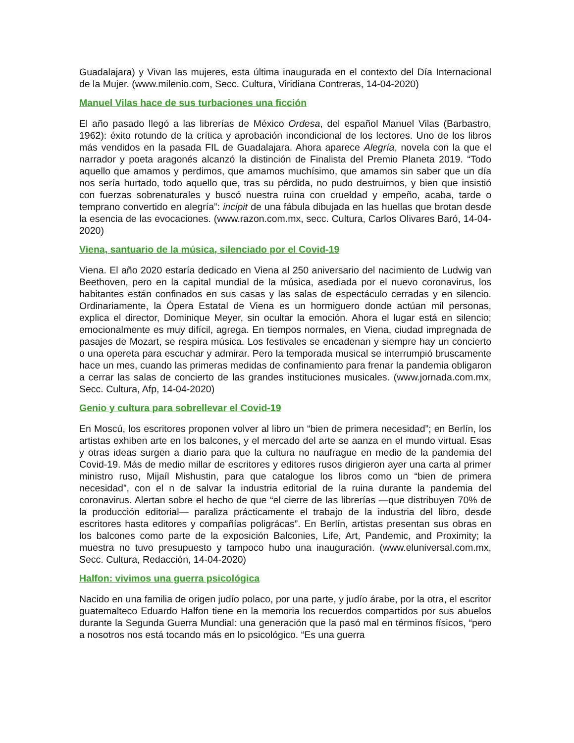Guadalajara) y Vivan las mujeres, esta última inaugurada en el contexto del Día Internacional de la Mujer. (www.milenio.com, Secc. Cultura, Viridiana Contreras, 14-04-2020)
Manuel Vilas hace de sus turbaciones una ficción
El año pasado llegó a las librerías de México Ordesa, del español Manuel Vilas (Barbastro, 1962): éxito rotundo de la crítica y aprobación incondicional de los lectores. Uno de los libros más vendidos en la pasada FIL de Guadalajara. Ahora aparece Alegría, novela con la que el narrador y poeta aragonés alcanzó la distinción de Finalista del Premio Planeta 2019. “Todo aquello que amamos y perdimos, que amamos muchísimo, que amamos sin saber que un día nos sería hurtado, todo aquello que, tras su pérdida, no pudo destruirnos, y bien que insistió con fuerzas sobrenaturales y buscó nuestra ruina con crueldad y empeño, acaba, tarde o temprano convertido en alegría”: incipit de una fábula dibujada en las huellas que brotan desde la esencia de las evocaciones. (www.razon.com.mx, secc. Cultura, Carlos Olivares Baró, 14-04-2020)
Viena, santuario de la música, silenciado por el Covid-19
Viena. El año 2020 estaría dedicado en Viena al 250 aniversario del nacimiento de Ludwig van Beethoven, pero en la capital mundial de la música, asediada por el nuevo coronavirus, los habitantes están confinados en sus casas y las salas de espectáculo cerradas y en silencio. Ordinariamente, la Ópera Estatal de Viena es un hormiguero donde actúan mil personas, explica el director, Dominique Meyer, sin ocultar la emoción. Ahora el lugar está en silencio; emocionalmente es muy difícil, agrega. En tiempos normales, en Viena, ciudad impregnada de pasajes de Mozart, se respira música. Los festivales se encadenan y siempre hay un concierto o una opereta para escuchar y admirar. Pero la temporada musical se interrumpió bruscamente hace un mes, cuando las primeras medidas de confinamiento para frenar la pandemia obligaron a cerrar las salas de concierto de las grandes instituciones musicales. (www.jornada.com.mx, Secc. Cultura, Afp, 14-04-2020)
Genio y cultura para sobrellevar el Covid-19
En Moscú, los escritores proponen volver al libro un “bien de primera necesidad”; en Berlín, los artistas exhiben arte en los balcones, y el mercado del arte se aanza en el mundo virtual. Esas y otras ideas surgen a diario para que la cultura no naufrague en medio de la pandemia del Covid-19. Más de medio millar de escritores y editores rusos dirigieron ayer una carta al primer ministro ruso, Mijaíl Mishustin, para que catalogue los libros como un “bien de primera necesidad”, con el n de salvar la industria editorial de la ruina durante la pandemia del coronavirus. Alertan sobre el hecho de que “el cierre de las librerías —que distribuyen 70% de la producción editorial— paraliza prácticamente el trabajo de la industria del libro, desde escritores hasta editores y compañías poligrácas”. En Berlín, artistas presentan sus obras en los balcones como parte de la exposición Balconies, Life, Art, Pandemic, and Proximity; la muestra no tuvo presupuesto y tampoco hubo una inauguración. (www.eluniversal.com.mx, Secc. Cultura, Redacción, 14-04-2020)
Halfon: vivimos una guerra psicológica
Nacido en una familia de origen judío polaco, por una parte, y judío árabe, por la otra, el escritor guatemalteco Eduardo Halfon tiene en la memoria los recuerdos compartidos por sus abuelos durante la Segunda Guerra Mundial: una generación que la pasó mal en términos físicos, “pero a nosotros nos está tocando más en lo psicológico. “Es una guerra